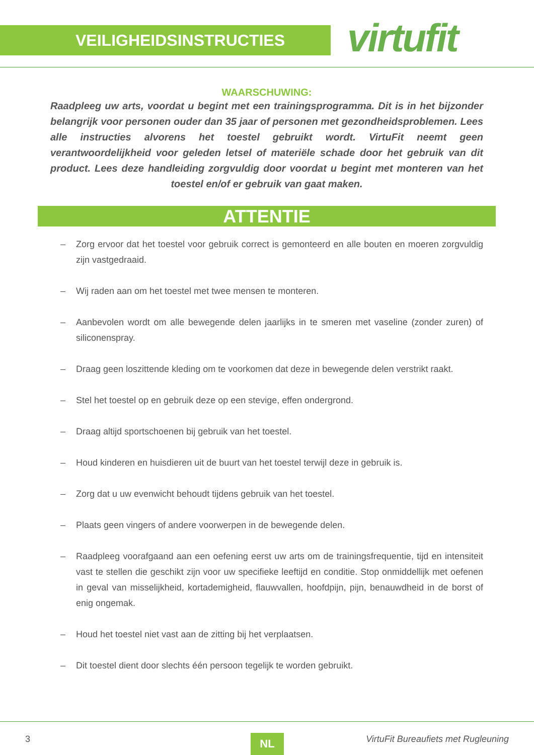VEILIGHEIDSINSTRUCTIES virtufit
WAARSCHUWING:
Raadpleeg uw arts, voordat u begint met een trainingsprogramma. Dit is in het bijzonder belangrijk voor personen ouder dan 35 jaar of personen met gezondheidsproblemen. Lees alle instructies alvorens het toestel gebruikt wordt. VirtuFit neemt geen verantwoordelijkheid voor geleden letsel of materiële schade door het gebruik van dit product. Lees deze handleiding zorgvuldig door voordat u begint met monteren van het toestel en/of er gebruik van gaat maken.
ATTENTIE
– Zorg ervoor dat het toestel voor gebruik correct is gemonteerd en alle bouten en moeren zorgvuldig zijn vastgedraaid.
– Wij raden aan om het toestel met twee mensen te monteren.
– Aanbevolen wordt om alle bewegende delen jaarlijks in te smeren met vaseline (zonder zuren) of siliconenspray.
– Draag geen loszittende kleding om te voorkomen dat deze in bewegende delen verstrikt raakt.
– Stel het toestel op en gebruik deze op een stevige, effen ondergrond.
– Draag altijd sportschoenen bij gebruik van het toestel.
– Houd kinderen en huisdieren uit de buurt van het toestel terwijl deze in gebruik is.
– Zorg dat u uw evenwicht behoudt tijdens gebruik van het toestel.
– Plaats geen vingers of andere voorwerpen in de bewegende delen.
– Raadpleeg voorafgaand aan een oefening eerst uw arts om de trainingsfrequentie, tijd en intensiteit vast te stellen die geschikt zijn voor uw specifieke leeftijd en conditie. Stop onmiddellijk met oefenen in geval van misselijkheid, kortademigheid, flauwvallen, hoofdpijn, pijn, benauwdheid in de borst of enig ongemak.
– Houd het toestel niet vast aan de zitting bij het verplaatsen.
– Dit toestel dient door slechts één persoon tegelijk te worden gebruikt.
3 NL VirtuFit Bureaufiets met Rugleuning